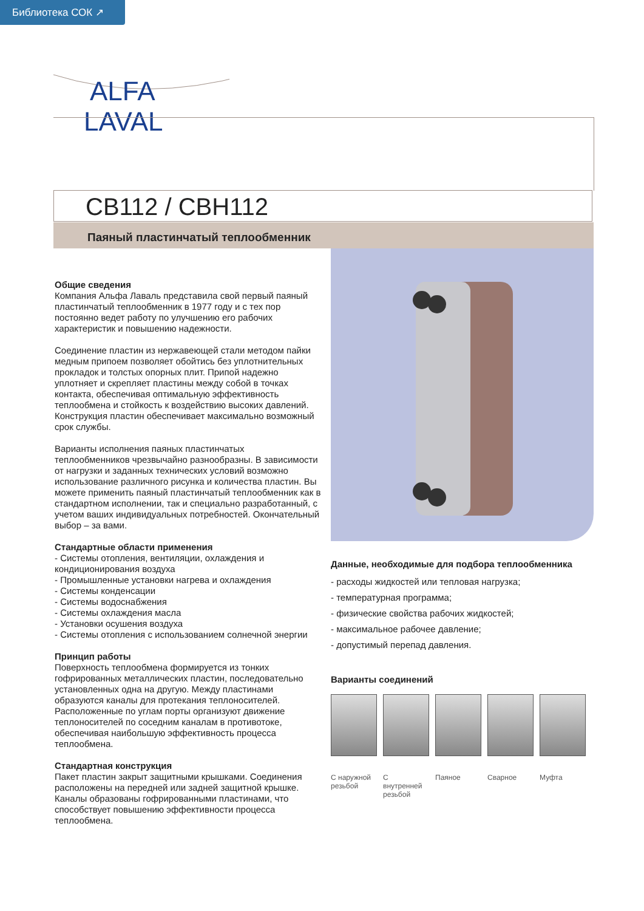Библиотека СОК ↗
ALFA
LAVAL
CB112 / CBH112
Паяный пластинчатый теплообменник
Общие сведения
Компания Альфа Лаваль представила свой первый паяный пластинчатый теплообменник в 1977 году и с тех пор постоянно ведет работу по улучшению его рабочих характеристик и повышению надежности.
Соединение пластин из нержавеющей стали методом пайки медным припоем позволяет обойтись без уплотнительных прокладок и толстых опорных плит. Припой надежно уплотняет и скрепляет пластины между собой в точках контакта, обеспечивая оптимальную эффективность теплообмена и стойкость к воздействию высоких давлений. Конструкция пластин обеспечивает максимально возможный срок службы.
Варианты исполнения паяных пластинчатых теплообменников чрезвычайно разнообразны. В зависимости от нагрузки и заданных технических условий возможно использование различного рисунка и количества пластин. Вы можете применить паяный пластинчатый теплообменник как в стандартном исполнении, так и специально разработанный, с учетом ваших индивидуальных потребностей. Окончательный выбор – за вами.
Стандартные области применения
- Системы отопления, вентиляции, охлаждения и кондиционирования воздуха
- Промышленные установки нагрева и охлаждения
- Системы конденсации
- Системы водоснабжения
- Системы охлаждения масла
- Установки осушения воздуха
- Системы отопления с использованием солнечной энергии
Принцип работы
Поверхность теплообмена формируется из тонких гофрированных металлических пластин, последовательно установленных одна на другую. Между пластинами образуются каналы для протекания теплоносителей. Расположенные по углам порты организуют движение теплоносителей по соседним каналам в противотоке, обеспечивая наибольшую эффективность процесса теплообмена.
Стандартная конструкция
Пакет пластин закрыт защитными крышками. Соединения расположены на передней или задней защитной крышке. Каналы образованы гофрированными пластинами, что способствует повышению эффективности процесса теплообмена.
Данные, необходимые для подбора теплообменника
- расходы жидкостей или тепловая нагрузка;
- температурная программа;
- физические свойства рабочих жидкостей;
- максимальное рабочее давление;
- допустимый перепад давления.
Варианты соединений
С наружной резьбой
С внутренней резьбой
Паяное Сварное Муфта